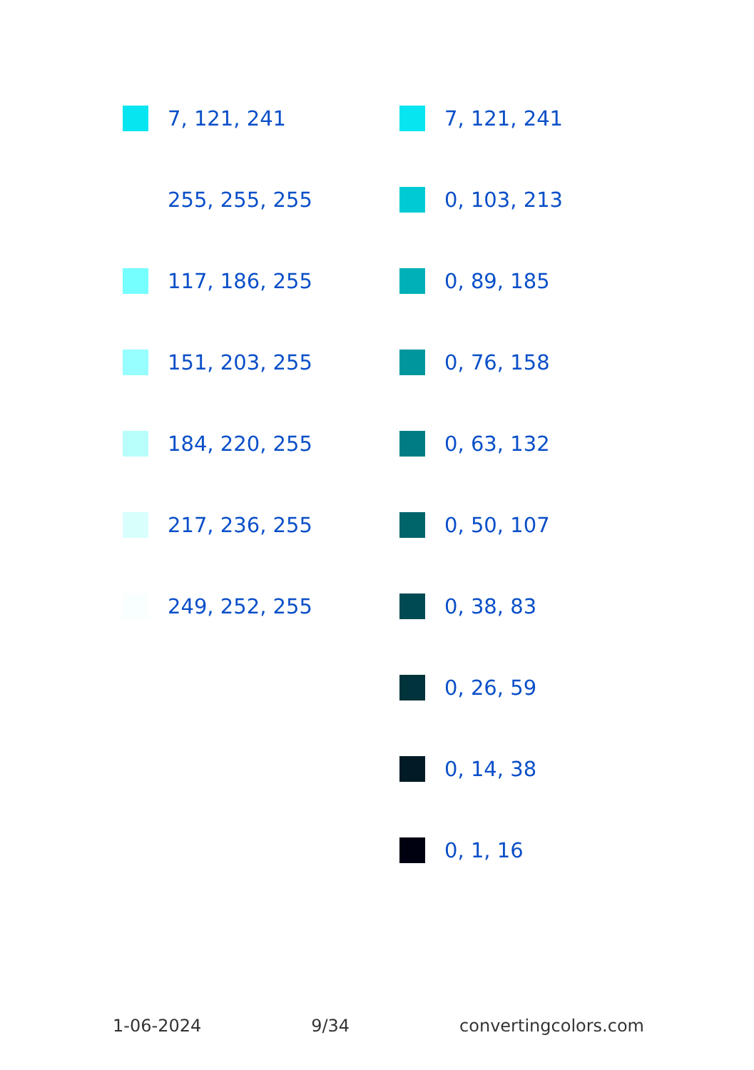7, 121, 241
255, 255, 255
117, 186, 255
151, 203, 255
184, 220, 255
217, 236, 255
249, 252, 255
7, 121, 241
0, 103, 213
0, 89, 185
0, 76, 158
0, 63, 132
0, 50, 107
0, 38, 83
0, 26, 59
0, 14, 38
0, 1, 16
1-06-2024 9/34 convertingcolors.com